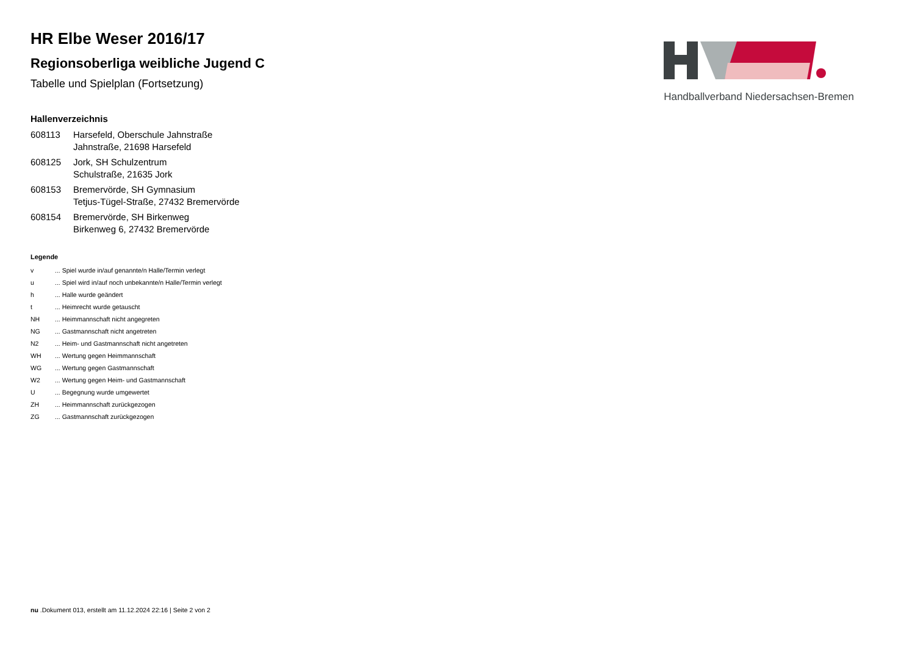Handballverband Niedersachsen-Bremen
HR Elbe Weser 2016/17
Regionsoberliga weibliche Jugend C
Tabelle und Spielplan (Fortsetzung)
Hallenverzeichnis
| 608113 | Harsefeld, Oberschule Jahnstraße Jahnstraße, 21698 Harsefeld |
| 608125 | Jork, SH Schulzentrum Schulstraße, 21635 Jork |
| 608153 | Bremervörde, SH Gymnasium Tetjus-Tügel-Straße, 27432 Bremervörde |
| 608154 | Bremervörde, SH Birkenweg Birkenweg 6, 27432 Bremervörde |
Legende
| v | ... Spiel wurde in/auf genannte/n Halle/Termin verlegt |
| u | ... Spiel wird in/auf noch unbekannte/n Halle/Termin verlegt |
| h | ... Halle wurde geändert |
| t | ... Heimrecht wurde getauscht |
| NH | ... Heimmannschaft nicht angegreten |
| NG | ... Gastmannschaft nicht angetreten |
| N2 | ... Heim- und Gastmannschaft nicht angetreten |
| WH | ... Wertung gegen Heimmannschaft |
| WG | ... Wertung gegen Gastmannschaft |
| W2 | ... Wertung gegen Heim- und Gastmannschaft |
| U | ... Begegnung wurde umgewertet |
| ZH | ... Heimmannschaft zurückgezogen |
| ZG | ... Gastmannschaft zurückgezogen |
nu .Dokument 013, erstellt am 11.12.2024 22:16 | Seite 2 von 2